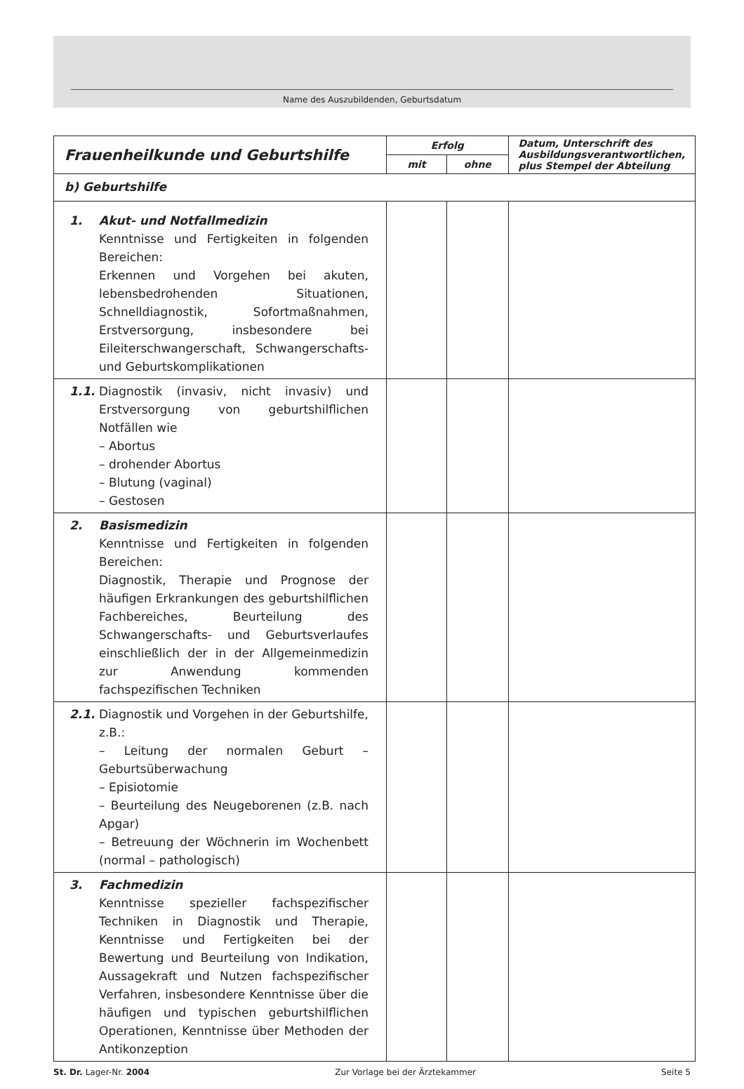Name des Auszubildenden, Geburtsdatum
| Frauenheilkunde und Geburtshilfe | Erfolg | | Datum, Unterschrift des Ausbildungsverantwortlichen, plus Stempel der Abteilung |
| --- | --- | --- | --- |
| | mit | ohne | |
| b) Geburtshilfe | | | |
| 1. Akut- und Notfallmedizin Kenntnisse und Fertigkeiten in folgenden Bereichen: Erkennen und Vorgehen bei akuten, lebensbedrohenden Situationen, Schnelldiagnostik, Sofortmaßnahmen, Erstversorgung, insbesondere bei Eileiterschwangerschaft, Schwangerschafts- und Geburtskomplikationen | | | |
| 1.1. Diagnostik (invasiv, nicht invasiv) und Erstversorgung von geburtshilflichen Notfällen wie – Abortus – drohender Abortus – Blutung (vaginal) – Gestosen | | | |
| 2. Basismedizin Kenntnisse und Fertigkeiten in folgenden Bereichen: Diagnostik, Therapie und Prognose der häufigen Erkrankungen des geburtshilflichen Fachbereiches, Beurteilung des Schwangerschafts- und Geburtsverlaufes einschließlich der in der Allgemeinmedizin zur Anwendung kommenden fachspezifischen Techniken | | | |
| 2.1. Diagnostik und Vorgehen in der Geburtshilfe, z.B.: – Leitung der normalen Geburt – Geburtsüberwachung – Episiotomie – Beurteilung des Neugeborenen (z.B. nach Apgar) – Betreuung der Wöchnerin im Wochenbett (normal – pathologisch) | | | |
| 3. Fachmedizin Kenntnisse spezieller fachspezifischer Techniken in Diagnostik und Therapie, Kenntnisse und Fertigkeiten bei der Bewertung und Beurteilung von Indikation, Aussagekraft und Nutzen fachspezifischer Verfahren, insbesondere Kenntnisse über die häufigen und typischen geburtshilflichen Operationen, Kenntnisse über Methoden der Antikonzeption | | | |
St. Dr. Lager-Nr. 2004 Zur Vorlage bei der Ärztekammer Seite 5